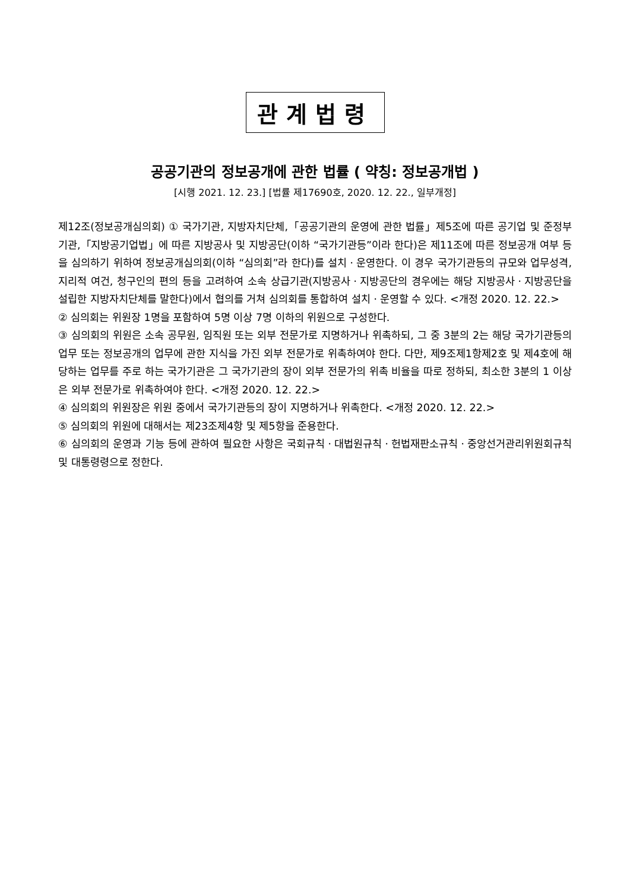관계법령
공공기관의 정보공개에 관한 법률 ( 약칭: 정보공개법 )
[시행 2021. 12. 23.] [법률 제17690호, 2020. 12. 22., 일부개정]
제12조(정보공개심의회) ① 국가기관, 지방자치단체,「공공기관의 운영에 관한 법률」제5조에 따른 공기업 및 준정부기관,「지방공기업법」에 따른 지방공사 및 지방공단(이하 “국가기관등”이라 한다)은 제11조에 따른 정보공개 여부 등을 심의하기 위하여 정보공개심의회(이하 “심의회”라 한다)를 설치ㆍ운영한다. 이 경우 국가기관등의 규모와 업무성격, 지리적 여건, 청구인의 편의 등을 고려하여 소속 상급기관(지방공사ㆍ지방공단의 경우에는 해당 지방공사ㆍ지방공단을 설립한 지방자치단체를 말한다)에서 협의를 거쳐 심의회를 통합하여 설치ㆍ운영할 수 있다. <개정 2020. 12. 22.>
② 심의회는 위원장 1명을 포함하여 5명 이상 7명 이하의 위원으로 구성한다.
③ 심의회의 위원은 소속 공무원, 임직원 또는 외부 전문가로 지명하거나 위촉하되, 그 중 3분의 2는 해당 국가기관등의 업무 또는 정보공개의 업무에 관한 지식을 가진 외부 전문가로 위촉하여야 한다. 다만, 제9조제1항제2호 및 제4호에 해당하는 업무를 주로 하는 국가기관은 그 국가기관의 장이 외부 전문가의 위촉 비율을 따로 정하되, 최소한 3분의 1 이상은 외부 전문가로 위촉하여야 한다. <개정 2020. 12. 22.>
④ 심의회의 위원장은 위원 중에서 국가기관등의 장이 지명하거나 위촉한다. <개정 2020. 12. 22.>
⑤ 심의회의 위원에 대해서는 제23조제4항 및 제5항을 준용한다.
⑥ 심의회의 운영과 기능 등에 관하여 필요한 사항은 국회규칙ㆍ대법원규칙ㆍ헌법재판소규칙ㆍ중앙선거관리위원회규칙 및 대통령령으로 정한다.